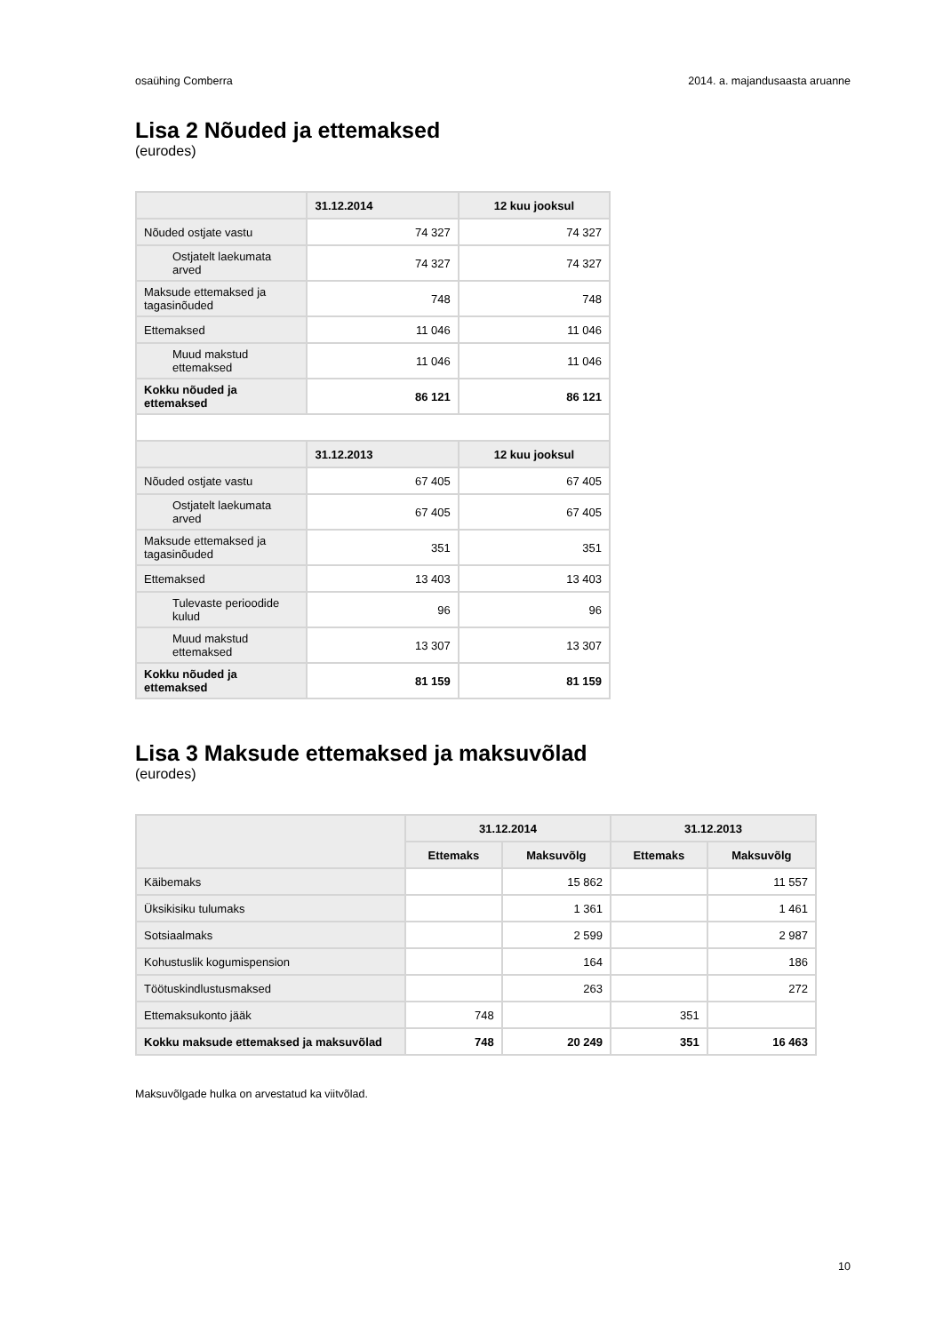osaühing Comberra 2014. a. majandusaasta aruanne
Lisa 2 Nõuded ja ettemaksed
(eurodes)
| | 31.12.2014 | 12 kuu jooksul |
| --- | --- | --- |
| Nõuded ostjate vastu | 74 327 | 74 327 |
| Ostjatelt laekumata arved | 74 327 | 74 327 |
| Maksude ettemaksed ja tagasinõuded | 748 | 748 |
| Ettemaksed | 11 046 | 11 046 |
| Muud makstud ettemaksed | 11 046 | 11 046 |
| Kokku nõuded ja ettemaksed | 86 121 | 86 121 |
| | 31.12.2013 | 12 kuu jooksul |
| Nõuded ostjate vastu | 67 405 | 67 405 |
| Ostjatelt laekumata arved | 67 405 | 67 405 |
| Maksude ettemaksed ja tagasinõuded | 351 | 351 |
| Ettemaksed | 13 403 | 13 403 |
| Tulevaste perioodide kulud | 96 | 96 |
| Muud makstud ettemaksed | 13 307 | 13 307 |
| Kokku nõuded ja ettemaksed | 81 159 | 81 159 |
Lisa 3 Maksude ettemaksed ja maksuvõlad
(eurodes)
| | 31.12.2014 | | 31.12.2013 | |
| --- | --- | --- | --- | --- |
| | Ettemaks | Maksuvõlg | Ettemaks | Maksuvõlg |
| Käibemaks | | 15 862 | | 11 557 |
| Üksikisiku tulumaks | | 1 361 | | 1 461 |
| Sotsiaalmaks | | 2 599 | | 2 987 |
| Kohustuslik kogumispension | | 164 | | 186 |
| Töötuskindlustusmaksed | | 263 | | 272 |
| Ettemaksukonto jääk | 748 | | 351 | |
| Kokku maksude ettemaksed ja maksuvõlad | 748 | 20 249 | 351 | 16 463 |
Maksuvõlgade hulka on arvestatud ka viitvõlad.
10